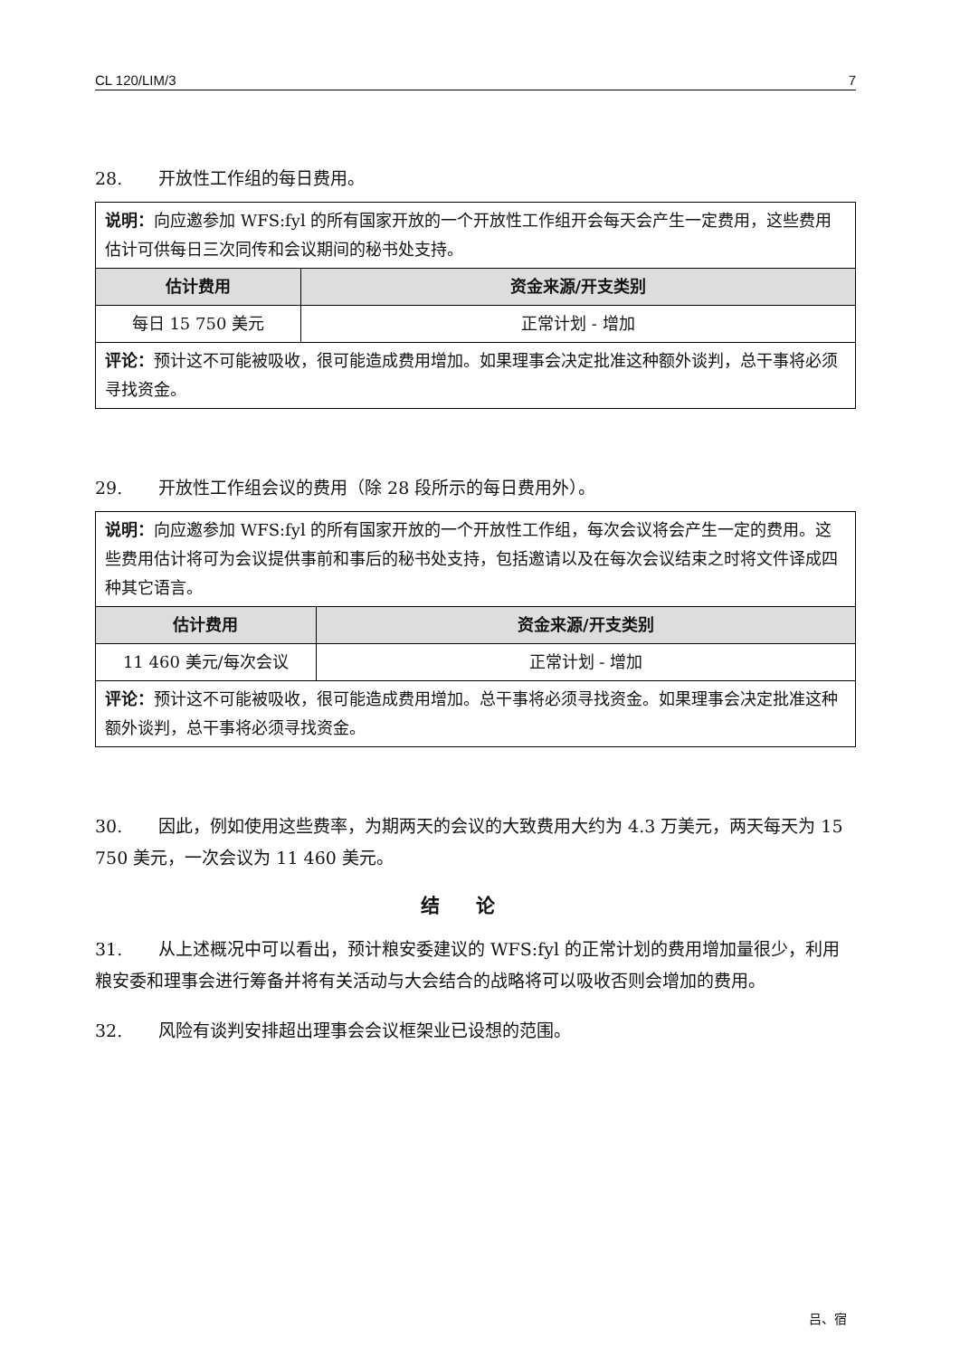CL 120/LIM/3 7
28. 开放性工作组的每日费用。
| 说明： 向应邀参加 WFS:fyl 的所有国家开放的一个开放性工作组开会每天会产生一定费用，这些费用估计可供每日三次同传和会议期间的秘书处支持。 | |
| 估计费用 | 资金来源/开支类别 |
| 每日 15 750 美元 | 正常计划 - 增加 |
| 评论： 预计这不可能被吸收，很可能造成费用增加。如果理事会决定批准这种额外谈判，总干事将必须寻找资金。 | |
29. 开放性工作组会议的费用（除 28 段所示的每日费用外）。
| 说明： 向应邀参加 WFS:fyl 的所有国家开放的一个开放性工作组，每次会议将会产生一定的费用。这些费用估计将可为会议提供事前和事后的秘书处支持，包括邀请以及在每次会议结束之时将文件译成四种其它语言。 | |
| 估计费用 | 资金来源/开支类别 |
| 11 460 美元/每次会议 | 正常计划 - 增加 |
| 评论： 预计这不可能被吸收，很可能造成费用增加。总干事将必须寻找资金。如果理事会决定批准这种额外谈判，总干事将必须寻找资金。 | |
30. 因此，例如使用这些费率，为期两天的会议的大致费用大约为 4.3 万美元，两天每天为 15 750 美元，一次会议为 11 460 美元。
结论
31. 从上述概况中可以看出，预计粮安委建议的 WFS:fyl 的正常计划的费用增加量很少，利用粮安委和理事会进行筹备并将有关活动与大会结合的战略将可以吸收否则会增加的费用。
32. 风险有谈判安排超出理事会会议框架业已设想的范围。
吕、宿